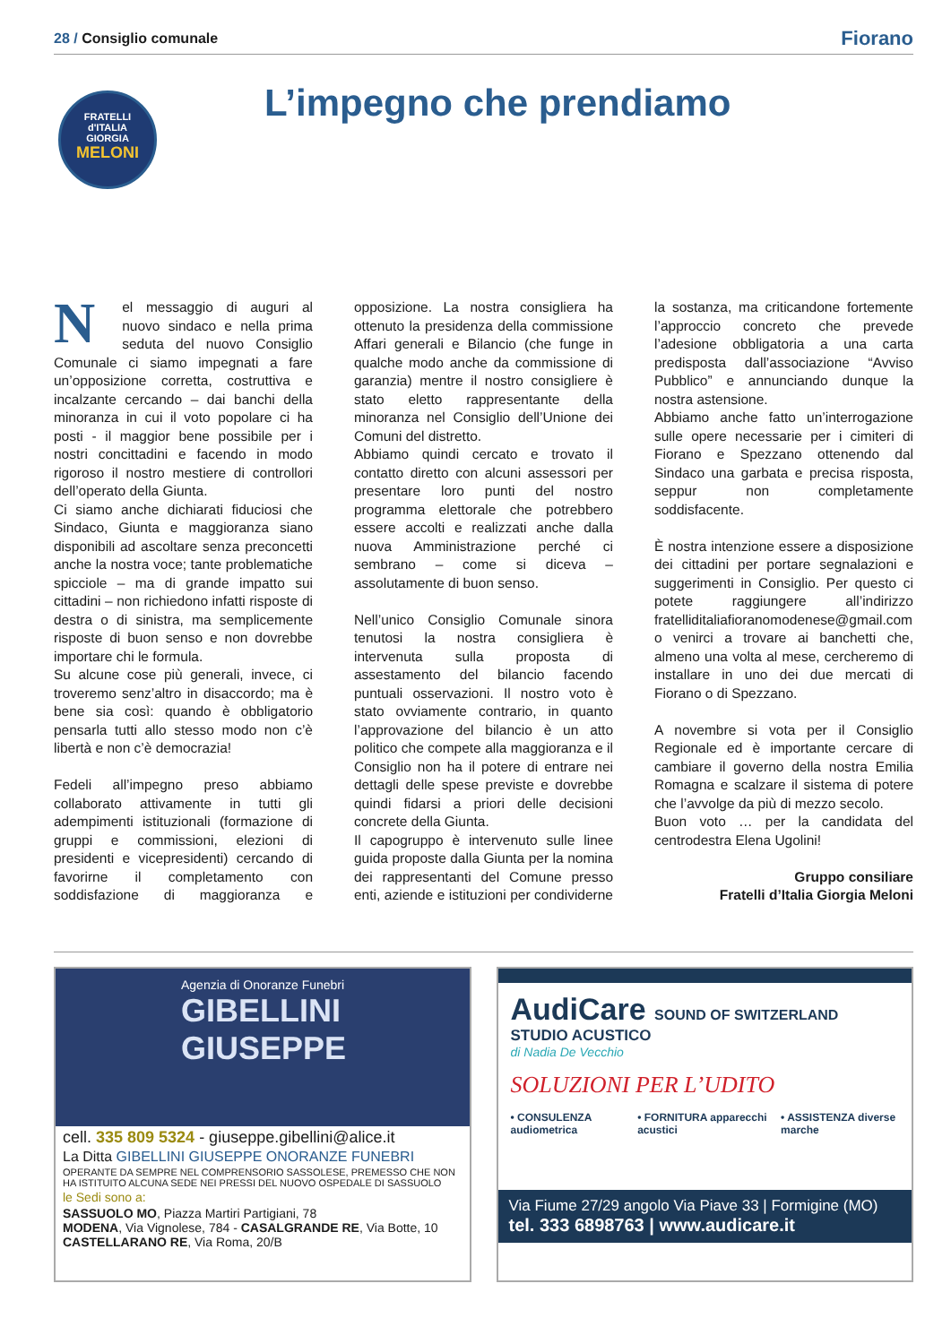28 / Consiglio comunale
Fiorano
FRATELLI
d'ITALIA
GIORGIA
MELONI
L’impegno che prendiamo
Nel messaggio di auguri al nuovo sindaco e nella prima seduta del nuovo Consiglio Comunale ci siamo impegnati a fare un’opposizione corretta, costruttiva e incalzante cercando – dai banchi della minoranza in cui il voto popolare ci ha posti - il maggior bene possibile per i nostri concittadini e facendo in modo rigoroso il nostro mestiere di controllori dell’operato della Giunta.
Ci siamo anche dichiarati fiduciosi che Sindaco, Giunta e maggioranza siano disponibili ad ascoltare senza preconcetti anche la nostra voce; tante problematiche spicciole – ma di grande impatto sui cittadini – non richiedono infatti risposte di destra o di sinistra, ma semplicemente risposte di buon senso e non dovrebbe importare chi le formula.
Su alcune cose più generali, invece, ci troveremo senz’altro in disaccordo; ma è bene sia così: quando è obbligatorio pensarla tutti allo stesso modo non c’è libertà e non c’è democrazia!
Fedeli all’impegno preso abbiamo collaborato attivamente in tutti gli adempimenti istituzionali (formazione di gruppi e commissioni, elezioni di presidenti e vicepresidenti) cercando di favorirne il completamento con soddisfazione di maggioranza e opposizione. La nostra consigliera ha ottenuto la presidenza della commissione Affari generali e Bilancio (che funge in qualche modo anche da commissione di garanzia) mentre il nostro consigliere è stato eletto rappresentante della minoranza nel Consiglio dell’Unione dei Comuni del distretto.
Abbiamo quindi cercato e trovato il contatto diretto con alcuni assessori per presentare loro punti del nostro programma elettorale che potrebbero essere accolti e realizzati anche dalla nuova Amministrazione perché ci sembrano – come si diceva – assolutamente di buon senso.
Nell’unico Consiglio Comunale sinora tenutosi la nostra consigliera è intervenuta sulla proposta di assestamento del bilancio facendo puntuali osservazioni. Il nostro voto è stato ovviamente contrario, in quanto l’approvazione del bilancio è un atto politico che compete alla maggioranza e il Consiglio non ha il potere di entrare nei dettagli delle spese previste e dovrebbe quindi fidarsi a priori delle decisioni concrete della Giunta.
Il capogruppo è intervenuto sulle linee guida proposte dalla Giunta per la nomina dei rappresentanti del Comune presso enti, aziende e istituzioni per condividerne la sostanza, ma criticandone fortemente l’approccio concreto che prevede l’adesione obbligatoria a una carta predisposta dall’associazione “Avviso Pubblico” e annunciando dunque la nostra astensione.
Abbiamo anche fatto un’interrogazione sulle opere necessarie per i cimiteri di Fiorano e Spezzano ottenendo dal Sindaco una garbata e precisa risposta, seppur non completamente soddisfacente.
È nostra intenzione essere a disposizione dei cittadini per portare segnalazioni e suggerimenti in Consiglio. Per questo ci potete raggiungere all’indirizzo fratelliditaliafioranomodenese@gmail.com o venirci a trovare ai banchetti che, almeno una volta al mese, cercheremo di installare in uno dei due mercati di Fiorano o di Spezzano.
A novembre si vota per il Consiglio Regionale ed è importante cercare di cambiare il governo della nostra Emilia Romagna e scalzare il sistema di potere che l’avvolge da più di mezzo secolo.
Buon voto … per la candidata del centrodestra Elena Ugolini!
Gruppo consiliare
Fratelli d’Italia Giorgia Meloni
Agenzia di Onoranze Funebri
GIBELLINI GIUSEPPE
cell. 335 809 5324 - giuseppe.gibellini@alice.it
La Ditta GIBELLINI GIUSEPPE ONORANZE FUNEBRI
OPERANTE DA SEMPRE NEL COMPRENSORIO SASSOLESE, PREMESSO CHE NON HA ISTITUITO ALCUNA SEDE NEI PRESSI DEL NUOVO OSPEDALE DI SASSUOLO
le Sedi sono a:
SASSUOLO MO, Piazza Martiri Partigiani, 78
MODENA, Via Vignolese, 784 - CASALGRANDE RE, Via Botte, 10
CASTELLARANO RE, Via Roma, 20/B
AudiCare SOUND OF SWITZERLAND
STUDIO ACUSTICO
di Nadia De Vecchio
SOLUZIONI PER L’UDITO
• CONSULENZA audiometrica • FORNITURA apparecchi acustici
• ASSISTENZA diverse marche
Via Fiume 27/29 angolo Via Piave 33 | Formigine (MO)
tel. 333 6898763 | www.audicare.it